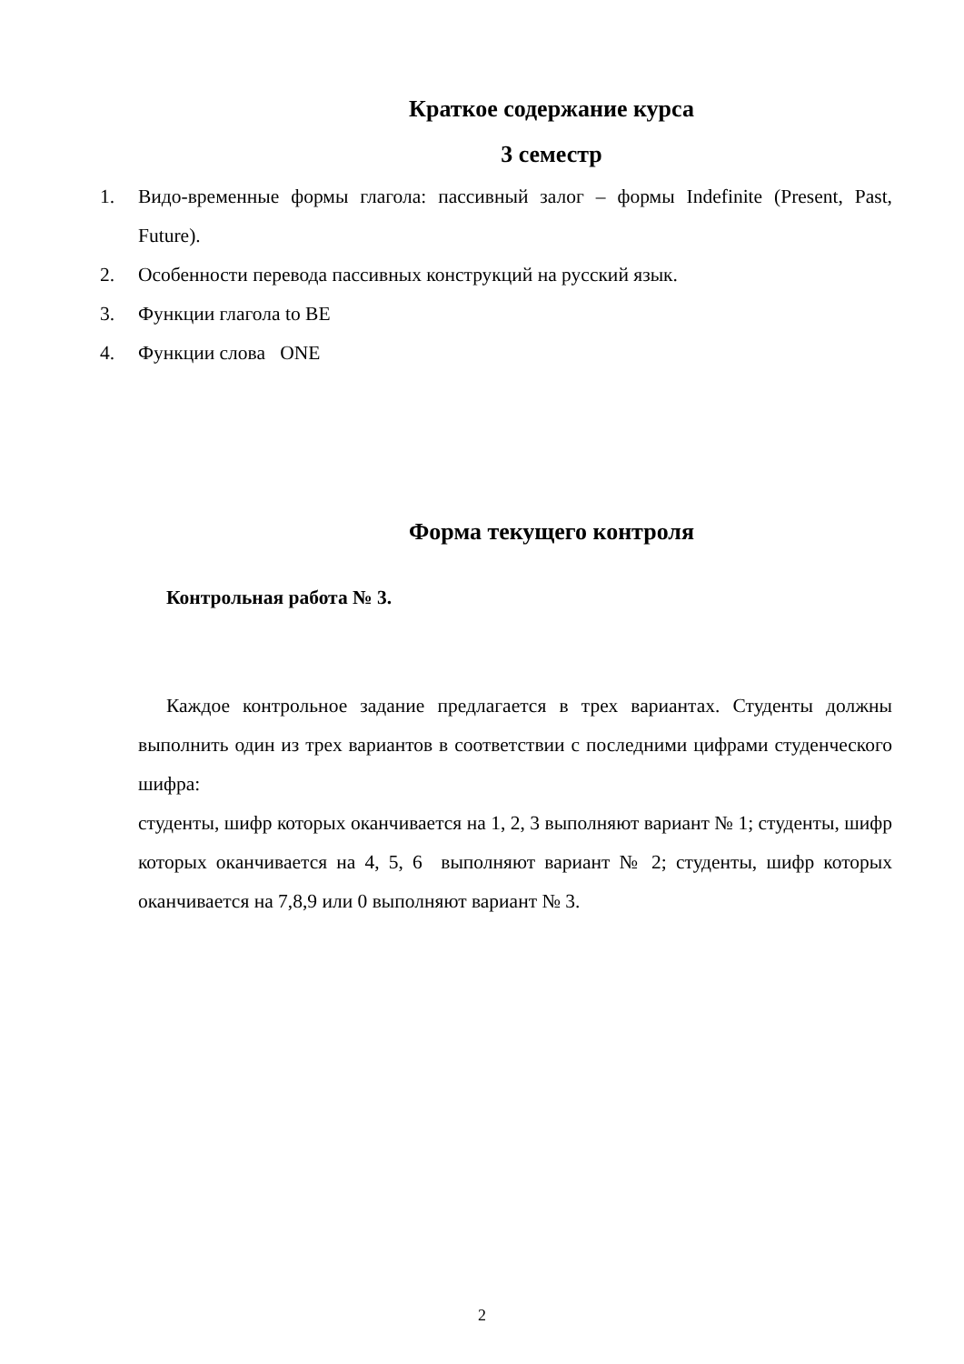Краткое содержание курса
3 семестр
1. Видо-временные формы глагола: пассивный залог – формы Indefinite (Present, Past, Future).
2. Особенности перевода пассивных конструкций на русский язык.
3. Функции глагола to BE
4. Функции слова ONE
Форма текущего контроля
Контрольная работа № 3.
Каждое контрольное задание предлагается в трех вариантах. Студенты должны выполнить один из трех вариантов в соответствии с последними цифрами студенческого шифра:
студенты, шифр которых оканчивается на 1, 2, 3 выполняют вариант № 1; студенты, шифр которых оканчивается на 4, 5, 6 выполняют вариант № 2; студенты, шифр которых оканчивается на 7,8,9 или 0 выполняют вариант № 3.
2